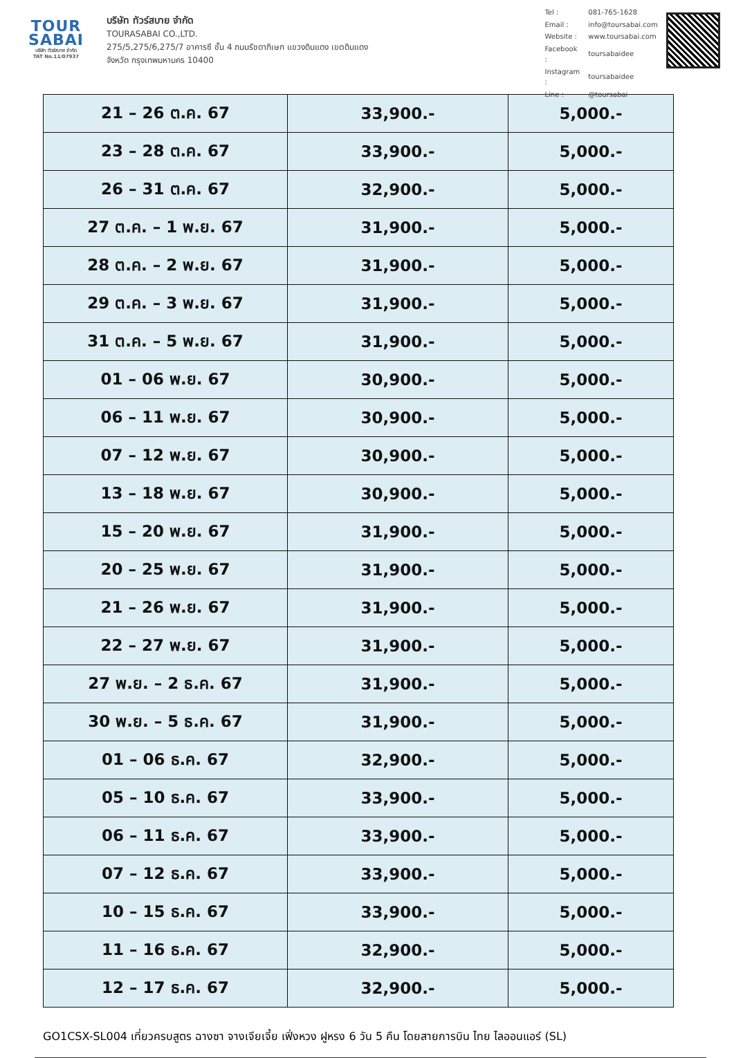TOUR
SABAI
บริษัท ทัวร์สบาย จำกัด
TAT No.11/07937
บริษัท ทัวร์สบาย จำกัด
TOURASABAI CO.,LTD.
275/5,275/6,275/7 อาคารซี ชั้น 4 ถนนรัชดาภิเษก แขวงดินแดง เขตดินแดง
จังหวัด กรุงเทพมหานคร 10400
| Tel : | 081-765-1628 |
| Email : | info@toursabai.com |
| Website : | www.toursabai.com |
| Facebook : | toursabaidee |
| Instagram : | toursabaidee |
| Line : | @toursabai |
| 21 – 26 ต.ค. 67 | 33,900.- | 5,000.- |
| 23 – 28 ต.ค. 67 | 33,900.- | 5,000.- |
| 26 – 31 ต.ค. 67 | 32,900.- | 5,000.- |
| 27 ต.ค. – 1 พ.ย. 67 | 31,900.- | 5,000.- |
| 28 ต.ค. – 2 พ.ย. 67 | 31,900.- | 5,000.- |
| 29 ต.ค. – 3 พ.ย. 67 | 31,900.- | 5,000.- |
| 31 ต.ค. – 5 พ.ย. 67 | 31,900.- | 5,000.- |
| 01 – 06 พ.ย. 67 | 30,900.- | 5,000.- |
| 06 – 11 พ.ย. 67 | 30,900.- | 5,000.- |
| 07 – 12 พ.ย. 67 | 30,900.- | 5,000.- |
| 13 – 18 พ.ย. 67 | 30,900.- | 5,000.- |
| 15 – 20 พ.ย. 67 | 31,900.- | 5,000.- |
| 20 – 25 พ.ย. 67 | 31,900.- | 5,000.- |
| 21 – 26 พ.ย. 67 | 31,900.- | 5,000.- |
| 22 – 27 พ.ย. 67 | 31,900.- | 5,000.- |
| 27 พ.ย. – 2 ธ.ค. 67 | 31,900.- | 5,000.- |
| 30 พ.ย. – 5 ธ.ค. 67 | 31,900.- | 5,000.- |
| 01 – 06 ธ.ค. 67 | 32,900.- | 5,000.- |
| 05 – 10 ธ.ค. 67 | 33,900.- | 5,000.- |
| 06 – 11 ธ.ค. 67 | 33,900.- | 5,000.- |
| 07 – 12 ธ.ค. 67 | 33,900.- | 5,000.- |
| 10 – 15 ธ.ค. 67 | 33,900.- | 5,000.- |
| 11 – 16 ธ.ค. 67 | 32,900.- | 5,000.- |
| 12 – 17 ธ.ค. 67 | 32,900.- | 5,000.- |
GO1CSX-SL004 เที่ยวครบสูตร ฉางซา จางเจียเจี้ย เฟิ่งหวง ฝูหรง 6 วัน 5 คืน โดยสายการบิน ไทย ไลออนแอร์ (SL)